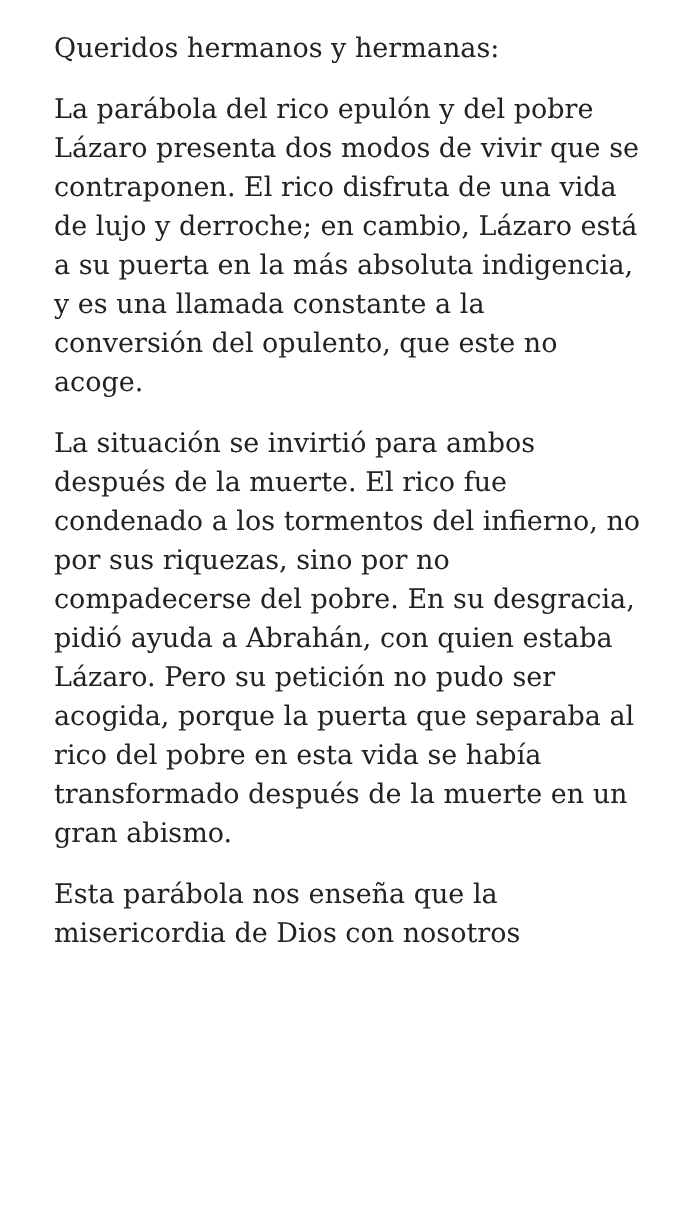Queridos hermanos y hermanas:
La parábola del rico epulón y del pobre Lázaro presenta dos modos de vivir que se contraponen. El rico disfruta de una vida de lujo y derroche; en cambio, Lázaro está a su puerta en la más absoluta indigencia, y es una llamada constante a la conversión del opulento, que este no acoge.
La situación se invirtió para ambos después de la muerte. El rico fue condenado a los tormentos del infierno, no por sus riquezas, sino por no compadecerse del pobre. En su desgracia, pidió ayuda a Abrahán, con quien estaba Lázaro. Pero su petición no pudo ser acogida, porque la puerta que separaba al rico del pobre en esta vida se había transformado después de la muerte en un gran abismo.
Esta parábola nos enseña que la misericordia de Dios con nosotros